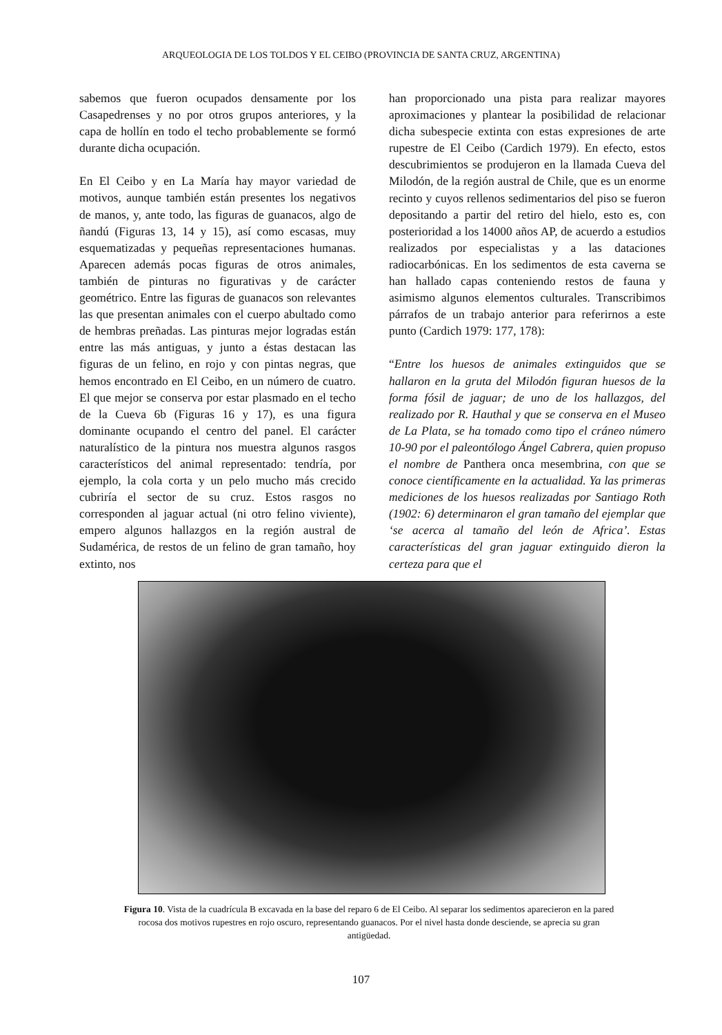ARQUEOLOGIA DE LOS TOLDOS Y EL CEIBO (PROVINCIA DE SANTA CRUZ, ARGENTINA)
sabemos que fueron ocupados densamente por los Casapedrenses y no por otros grupos anteriores, y la capa de hollín en todo el techo probablemente se formó durante dicha ocupación.
En El Ceibo y en La María hay mayor variedad de motivos, aunque también están presentes los negativos de manos, y, ante todo, las figuras de guanacos, algo de ñandú (Figuras 13, 14 y 15), así como escasas, muy esquematizadas y pequeñas representaciones humanas. Aparecen además pocas figuras de otros animales, también de pinturas no figurativas y de carácter geométrico. Entre las figuras de guanacos son relevantes las que presentan animales con el cuerpo abultado como de hembras preñadas. Las pinturas mejor logradas están entre las más antiguas, y junto a éstas destacan las figuras de un felino, en rojo y con pintas negras, que hemos encontrado en El Ceibo, en un número de cuatro. El que mejor se conserva por estar plasmado en el techo de la Cueva 6b (Figuras 16 y 17), es una figura dominante ocupando el centro del panel. El carácter naturalístico de la pintura nos muestra algunos rasgos característicos del animal representado: tendría, por ejemplo, la cola corta y un pelo mucho más crecido cubriría el sector de su cruz. Estos rasgos no corresponden al jaguar actual (ni otro felino viviente), empero algunos hallazgos en la región austral de Sudamérica, de restos de un felino de gran tamaño, hoy extinto, nos
han proporcionado una pista para realizar mayores aproximaciones y plantear la posibilidad de relacionar dicha subespecie extinta con estas expresiones de arte rupestre de El Ceibo (Cardich 1979). En efecto, estos descubrimientos se produjeron en la llamada Cueva del Milodón, de la región austral de Chile, que es un enorme recinto y cuyos rellenos sedimentarios del piso se fueron depositando a partir del retiro del hielo, esto es, con posterioridad a los 14000 años AP, de acuerdo a estudios realizados por especialistas y a las dataciones radiocarbónicas. En los sedimentos de esta caverna se han hallado capas conteniendo restos de fauna y asimismo algunos elementos culturales. Transcribimos párrafos de un trabajo anterior para referirnos a este punto (Cardich 1979: 177, 178):
“Entre los huesos de animales extinguidos que se hallaron en la gruta del Milodón figuran huesos de la forma fósil de jaguar; de uno de los hallazgos, del realizado por R. Hauthal y que se conserva en el Museo de La Plata, se ha tomado como tipo el cráneo número 10-90 por el paleontólogo Ángel Cabrera, quien propuso el nombre de Panthera onca mesembrina, con que se conoce científicamente en la actualidad. Ya las primeras mediciones de los huesos realizadas por Santiago Roth (1902: 6) determinaron el gran tamaño del ejemplar que ‘se acerca al tamaño del león de Africa’. Estas características del gran jaguar extinguido dieron la certeza para que el
Figura 10. Vista de la cuadrícula B excavada en la base del reparo 6 de El Ceibo. Al separar los sedimentos aparecieron en la pared rocosa dos motivos rupestres en rojo oscuro, representando guanacos. Por el nivel hasta donde desciende, se aprecia su gran antigüedad.
107